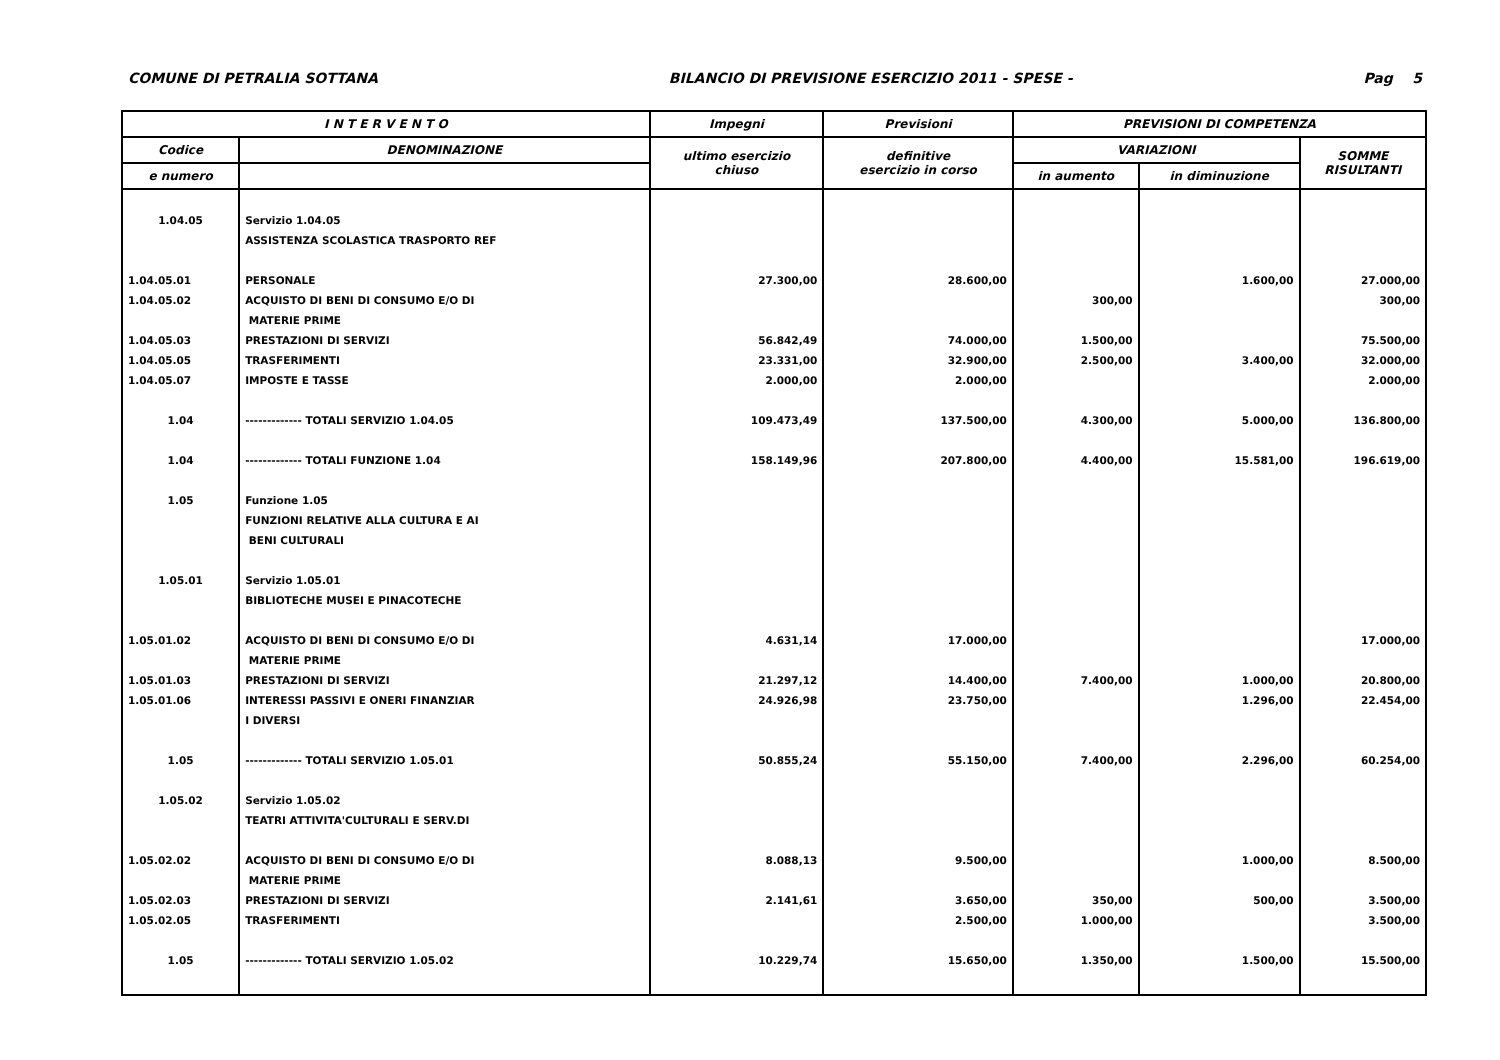COMUNE DI PETRALIA SOTTANA BILANCIO DI PREVISIONE ESERCIZIO 2011 - SPESE - Pag 5
| I N T E R V E N T O | | Impegni | Previsioni | PREVISIONI DI COMPETENZA | | |
| --- | --- | --- | --- | --- | --- | --- |
| Codice | DENOMINAZIONE | ultimo esercizio chiuso | definitive esercizio in corso | VARIAZIONI | | SOMME RISULTANTI |
| e numero | | | | in aumento | in diminuzione | |
| 1.04.05 | Servizio 1.04.05 | | | | | |
| | ASSISTENZA SCOLASTICA TRASPORTO REF | | | | | |
| 1.04.05.01 | PERSONALE | 27.300,00 | 28.600,00 | | 1.600,00 | 27.000,00 |
| 1.04.05.02 | ACQUISTO DI BENI DI CONSUMO E/O DI | | | 300,00 | | 300,00 |
| | MATERIE PRIME | | | | | |
| 1.04.05.03 | PRESTAZIONI DI SERVIZI | 56.842,49 | 74.000,00 | 1.500,00 | | 75.500,00 |
| 1.04.05.05 | TRASFERIMENTI | 23.331,00 | 32.900,00 | 2.500,00 | 3.400,00 | 32.000,00 |
| 1.04.05.07 | IMPOSTE E TASSE | 2.000,00 | 2.000,00 | | | 2.000,00 |
| 1.04 | ------------- TOTALI SERVIZIO 1.04.05 | 109.473,49 | 137.500,00 | 4.300,00 | 5.000,00 | 136.800,00 |
| 1.04 | ------------- TOTALI FUNZIONE 1.04 | 158.149,96 | 207.800,00 | 4.400,00 | 15.581,00 | 196.619,00 |
| 1.05 | Funzione 1.05 | | | | | |
| | FUNZIONI RELATIVE ALLA CULTURA E AI | | | | | |
| | BENI CULTURALI | | | | | |
| 1.05.01 | Servizio 1.05.01 | | | | | |
| | BIBLIOTECHE MUSEI E PINACOTECHE | | | | | |
| 1.05.01.02 | ACQUISTO DI BENI DI CONSUMO E/O DI | 4.631,14 | 17.000,00 | | | 17.000,00 |
| | MATERIE PRIME | | | | | |
| 1.05.01.03 | PRESTAZIONI DI SERVIZI | 21.297,12 | 14.400,00 | 7.400,00 | 1.000,00 | 20.800,00 |
| 1.05.01.06 | INTERESSI PASSIVI E ONERI FINANZIAR | 24.926,98 | 23.750,00 | | 1.296,00 | 22.454,00 |
| | I DIVERSI | | | | | |
| 1.05 | ------------- TOTALI SERVIZIO 1.05.01 | 50.855,24 | 55.150,00 | 7.400,00 | 2.296,00 | 60.254,00 |
| 1.05.02 | Servizio 1.05.02 | | | | | |
| | TEATRI ATTIVITA'CULTURALI E SERV.DI | | | | | |
| 1.05.02.02 | ACQUISTO DI BENI DI CONSUMO E/O DI | 8.088,13 | 9.500,00 | | 1.000,00 | 8.500,00 |
| | MATERIE PRIME | | | | | |
| 1.05.02.03 | PRESTAZIONI DI SERVIZI | 2.141,61 | 3.650,00 | 350,00 | 500,00 | 3.500,00 |
| 1.05.02.05 | TRASFERIMENTI | | 2.500,00 | 1.000,00 | | 3.500,00 |
| 1.05 | ------------- TOTALI SERVIZIO 1.05.02 | 10.229,74 | 15.650,00 | 1.350,00 | 1.500,00 | 15.500,00 |